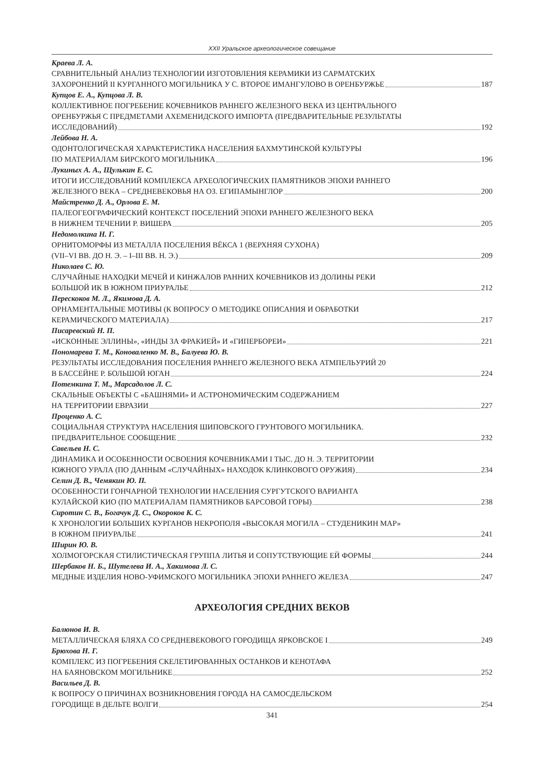XXII Уральское археологическое совещание
Краева Л. А.
СРАВНИТЕЛЬНЫЙ АНАЛИЗ ТЕХНОЛОГИИ ИЗГОТОВЛЕНИЯ КЕРАМИКИ ИЗ САРМАТСКИХ
ЗАХОРОНЕНИЙ II КУРГАННОГО МОГИЛЬНИКА У С. ВТОРОЕ ИМАНГУЛОВО В ОРЕНБУРЖЬЕ 187
Купцов Е. А., Купцова Л. В.
КОЛЛЕКТИВНОЕ ПОГРЕБЕНИЕ КОЧЕВНИКОВ РАННЕГО ЖЕЛЕЗНОГО ВЕКА ИЗ ЦЕНТРАЛЬНОГО
ОРЕНБУРЖЬЯ С ПРЕДМЕТАМИ АХЕМЕНИДСКОГО ИМПОРТА (ПРЕДВАРИТЕЛЬНЫЕ РЕЗУЛЬТАТЫ
ИССЛЕДОВАНИЙ) 192
Лейбова Н. А.
ОДОНТОЛОГИЧЕСКАЯ ХАРАКТЕРИСТИКА НАСЕЛЕНИЯ БАХМУТИНСКОЙ КУЛЬТУРЫ
ПО МАТЕРИАЛАМ БИРСКОГО МОГИЛЬНИКА 196
Лукиных А. А., Щулькин Е. С.
ИТОГИ ИССЛЕДОВАНИЙ КОМПЛЕКСА АРХЕОЛОГИЧЕСКИХ ПАМЯТНИКОВ ЭПОХИ РАННЕГО
ЖЕЛЕЗНОГО ВЕКА – СРЕДНЕВЕКОВЬЯ НА ОЗ. ЕГИПАМЫНГЛОР 200
Майстренко Д. А., Орлова Е. М.
ПАЛЕОГЕОГРАФИЧЕСКИЙ КОНТЕКСТ ПОСЕЛЕНИЙ ЭПОХИ РАННЕГО ЖЕЛЕЗНОГО ВЕКА
В НИЖНЕМ ТЕЧЕНИИ Р. ВИШЕРА 205
Недомолкина Н. Г.
ОРНИТОМОРФЫ ИЗ МЕТАЛЛА ПОСЕЛЕНИЯ ВЁКСА 1 (ВЕРХНЯЯ СУХОНА)
(VII–VI ВВ. ДО Н. Э. – I–III ВВ. Н. Э.) 209
Николаев С. Ю.
СЛУЧАЙНЫЕ НАХОДКИ МЕЧЕЙ И КИНЖАЛОВ РАННИХ КОЧЕВНИКОВ ИЗ ДОЛИНЫ РЕКИ
БОЛЬШОЙ ИК В ЮЖНОМ ПРИУРАЛЬЕ 212
Перескоков М. Л., Якимова Д. А.
ОРНАМЕНТАЛЬНЫЕ МОТИВЫ (К ВОПРОСУ О МЕТОДИКЕ ОПИСАНИЯ И ОБРАБОТКИ
КЕРАМИЧЕСКОГО МАТЕРИАЛА) 217
Писаревский Н. П.
«ИСКОННЫЕ ЭЛЛИНЫ», «ИНДЫ ЗА ФРАКИЕЙ» И «ГИПЕРБОРЕИ» 221
Пономарева Т. М., Коноваленко М. В., Балуева Ю. В.
РЕЗУЛЬТАТЫ ИССЛЕДОВАНИЯ ПОСЕЛЕНИЯ РАННЕГО ЖЕЛЕЗНОГО ВЕКА АТМПЕЛЬУРИЙ 20
В БАССЕЙНЕ Р. БОЛЬШОЙ ЮГАН 224
Потемкина Т. М., Марсадолов Л. С.
СКАЛЬНЫЕ ОБЪЕКТЫ С «БАШНЯМИ» И АСТРОНОМИЧЕСКИМ СОДЕРЖАНИЕМ
НА ТЕРРИТОРИИ ЕВРАЗИИ 227
Проценко А. С.
СОЦИАЛЬНАЯ СТРУКТУРА НАСЕЛЕНИЯ ШИПОВСКОГО ГРУНТОВОГО МОГИЛЬНИКА.
ПРЕДВАРИТЕЛЬНОЕ СООБЩЕНИЕ 232
Савельев Н. С.
ДИНАМИКА И ОСОБЕННОСТИ ОСВОЕНИЯ КОЧЕВНИКАМИ I ТЫС. ДО Н. Э. ТЕРРИТОРИИ
ЮЖНОГО УРАЛА (ПО ДАННЫМ «СЛУЧАЙНЫХ» НАХОДОК КЛИНКОВОГО ОРУЖИЯ) 234
Селин Д. В., Чемякин Ю. П.
ОСОБЕННОСТИ ГОНЧАРНОЙ ТЕХНОЛОГИИ НАСЕЛЕНИЯ СУРГУТСКОГО ВАРИАНТА
КУЛАЙСКОЙ КИО (ПО МАТЕРИАЛАМ ПАМЯТНИКОВ БАРСОВОЙ ГОРЫ) 238
Сиротин С. В., Богачук Д. С., Окороков К. С.
К ХРОНОЛОГИИ БОЛЬШИХ КУРГАНОВ НЕКРОПОЛЯ «ВЫСОКАЯ МОГИЛА – СТУДЕНИКИН МАР»
В ЮЖНОМ ПРИУРАЛЬЕ 241
Ширин Ю. В.
ХОЛМОГОРСКАЯ СТИЛИСТИЧЕСКАЯ ГРУППА ЛИТЬЯ И СОПУТСТВУЮЩИЕ ЕЙ ФОРМЫ 244
Шербаков Н. Б., Шутелева И. А., Хакимова Л. С.
МЕДНЫЕ ИЗДЕЛИЯ НОВО-УФИМСКОГО МОГИЛЬНИКА ЭПОХИ РАННЕГО ЖЕЛЕЗА 247
АРХЕОЛОГИЯ СРЕДНИХ ВЕКОВ
Балюнов И. В.
МЕТАЛЛИЧЕСКАЯ БЛЯХА СО СРЕДНЕВЕКОВОГО ГОРОДИЩА ЯРКОВСКОЕ I 249
Брюхова Н. Г.
КОМПЛЕКС ИЗ ПОГРЕБЕНИЯ СКЕЛЕТИРОВАННЫХ ОСТАНКОВ И КЕНОТАФА
НА БАЯНОВСКОМ МОГИЛЬНИКЕ 252
Васильев Д. В.
К ВОПРОСУ О ПРИЧИНАХ ВОЗНИКНОВЕНИЯ ГОРОДА НА САМОСДЕЛЬСКОМ
ГОРОДИЩЕ В ДЕЛЬТЕ ВОЛГИ 254
341